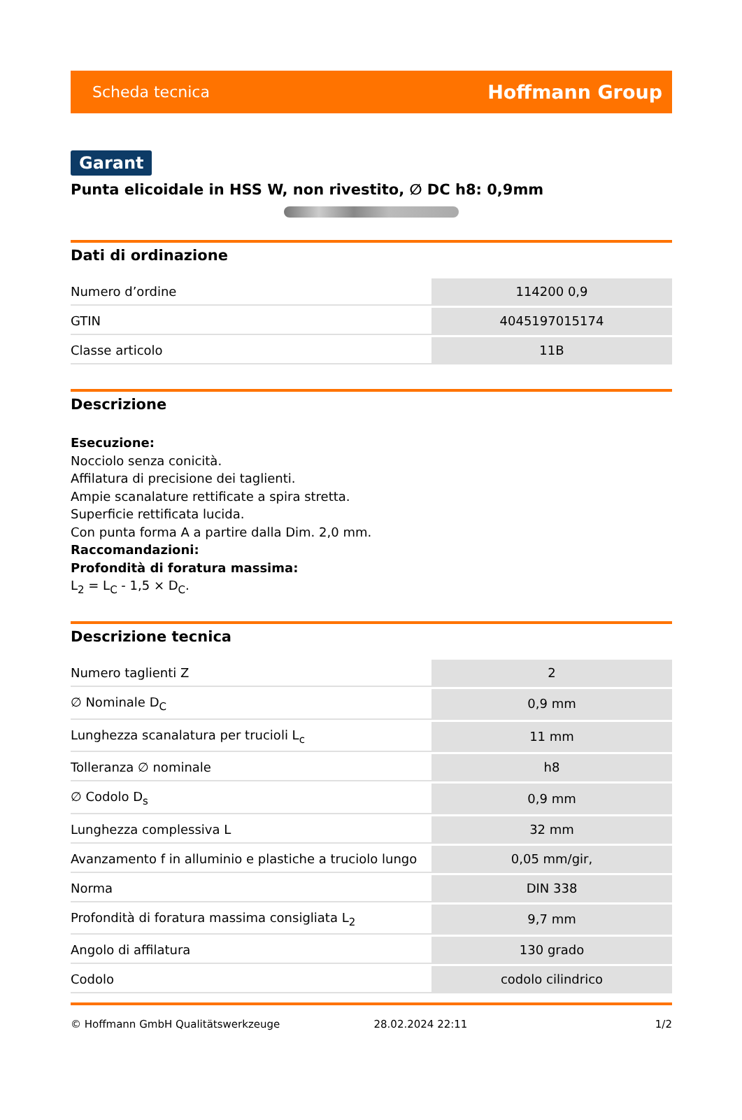Scheda tecnica Hoffmann Group
Garant
Punta elicoidale in HSS W, non rivestito, ∅ DC h8: 0,9mm
Dati di ordinazione
| Numero d’ordine | 114200 0,9 |
| GTIN | 4045197015174 |
| Classe articolo | 11B |
Descrizione
Esecuzione:
Nocciolo senza conicità.
Affilatura di precisione dei taglienti.
Ampie scanalature rettificate a spira stretta.
Superficie rettificata lucida.
Con punta forma A a partire dalla Dim. 2,0 mm.
Raccomandazioni:
Profondità di foratura massima:
L<sub>2</sub> = L<sub>C</sub> - 1,5 × D<sub>C</sub>.
Descrizione tecnica
| Numero taglienti Z | 2 |
| ∅ Nominale D<sub>C</sub> | 0,9 mm |
| Lunghezza scanalatura per trucioli L<sub>c</sub> | 11 mm |
| Tolleranza ∅ nominale | h8 |
| ∅ Codolo D<sub>s</sub> | 0,9 mm |
| Lunghezza complessiva L | 32 mm |
| Avanzamento f in alluminio e plastiche a truciolo lungo | 0,05 mm/gir, |
| Norma | DIN 338 |
| Profondità di foratura massima consigliata L<sub>2</sub> | 9,7 mm |
| Angolo di affilatura | 130 grado |
| Codolo | codolo cilindrico |
© Hoffmann GmbH Qualitätswerkzeuge 28.02.2024 22:11 1/2